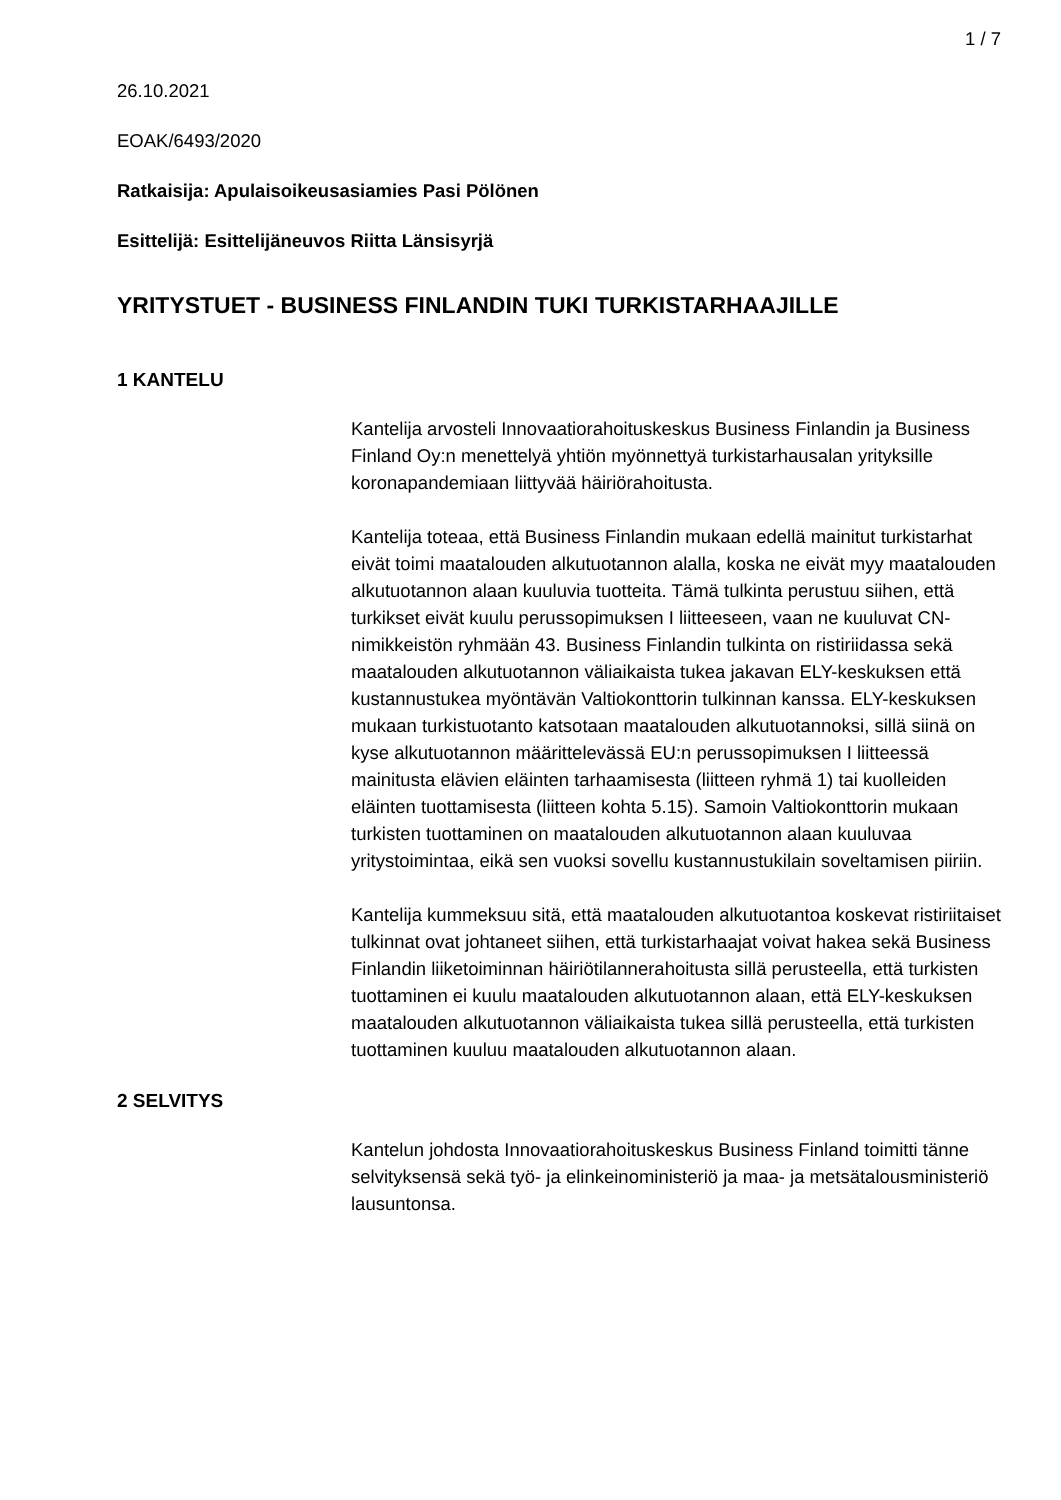1 / 7
26.10.2021
EOAK/6493/2020
Ratkaisija: Apulaisoikeusasiamies Pasi Pölönen
Esittelijä: Esittelijäneuvos Riitta Länsisyrjä
YRITYSTUET - BUSINESS FINLANDIN TUKI TURKISTARHAAJILLE
1 KANTELU
Kantelija arvosteli Innovaatiorahoituskeskus Business Finlandin ja Business Finland Oy:n menettelyä yhtiön myönnettyä turkistarhausalan yrityksille koronapandemiaan liittyvää häiriörahoitusta.
Kantelija toteaa, että Business Finlandin mukaan edellä mainitut turkistarhat eivät toimi maatalouden alkutuotannon alalla, koska ne eivät myy maatalouden alkutuotannon alaan kuuluvia tuotteita. Tämä tulkinta perustuu siihen, että turkikset eivät kuulu perussopimuksen I liitteeseen, vaan ne kuuluvat CN-nimikkeistön ryhmään 43. Business Finlandin tulkinta on ristiriidassa sekä maatalouden alkutuotannon väliaikaista tukea jakavan ELY-keskuksen että kustannustukea myöntävän Valtiokonttorin tulkinnan kanssa. ELY-keskuksen mukaan turkistuotanto katsotaan maatalouden alkutuotannoksi, sillä siinä on kyse alkutuotannon määrittelevässä EU:n perussopimuksen I liitteessä mainitusta elävien eläinten tarhaamisesta (liitteen ryhmä 1) tai kuolleiden eläinten tuottamisesta (liitteen kohta 5.15). Samoin Valtiokonttorin mukaan turkisten tuottaminen on maatalouden alkutuotannon alaan kuuluvaa yritystoimintaa, eikä sen vuoksi sovellu kustannustukilain soveltamisen piiriin.
Kantelija kummeksuu sitä, että maatalouden alkutuotantoa koskevat ristiriitaiset tulkinnat ovat johtaneet siihen, että turkistarhaajat voivat hakea sekä Business Finlandin liiketoiminnan häiriötilannerahoitusta sillä perusteella, että turkisten tuottaminen ei kuulu maatalouden alkutuotannon alaan, että ELY-keskuksen maatalouden alkutuotannon väliaikaista tukea sillä perusteella, että turkisten tuottaminen kuuluu maatalouden alkutuotannon alaan.
2 SELVITYS
Kantelun johdosta Innovaatiorahoituskeskus Business Finland toimitti tänne selvityksensä sekä työ- ja elinkeinoministeriö ja maa- ja metsätalousministeriö lausuntonsa.